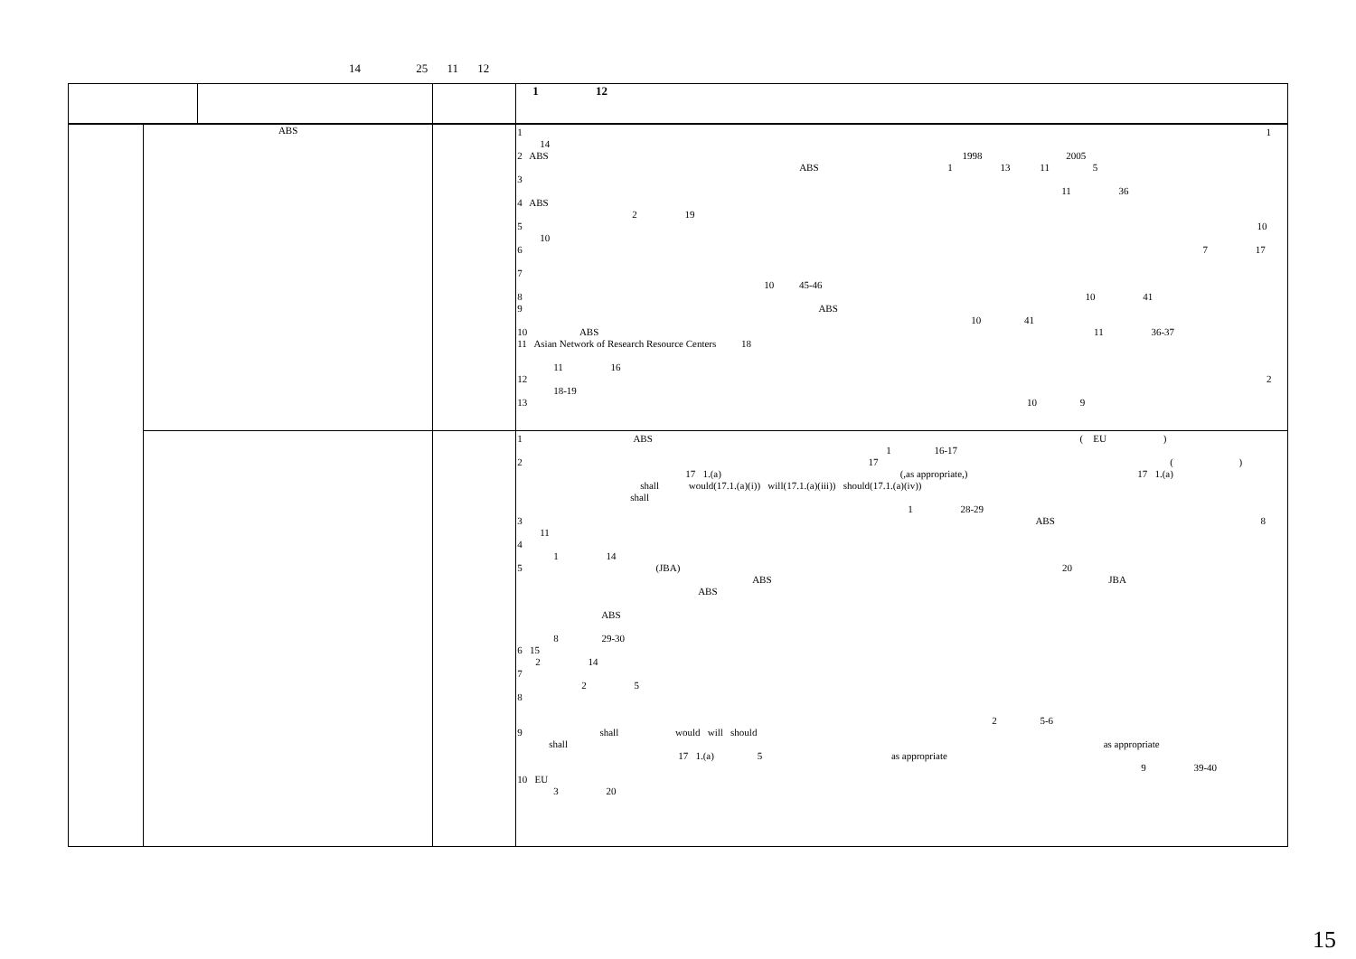14 25 11 12
| | | | | 1 12 |
| --- | --- | --- | --- | --- |
| | ABS | | | 1 1 14 2 ABS 1998 2005 ABS 1 13 11 5 3 11 36 4 ABS 2 19 5 10 10 6 7 17 7 10 45-46 8 10 41 9 ABS 10 41 10 ABS 11 36-37 11 Asian Network of Research Resource Centers 18 11 16 12 2 18-19 13 10 9 |
| | | | | 1 ABS ( EU ) 1 16-17 2 17 ( ) 17 1.(a) (,as appropriate,) 17 1.(a) shall would(17.1.(a)(i)) will(17.1.(a)(iii)) should(17.1.(a)(iv)) shall 1 28-29 3 ABS 8 11 4 1 14 5 (JBA) 20 ABS JBA ABS ABS 8 29-30 6 15 2 14 7 2 5 8 2 5-6 9 shall would will should shall as appropriate 17 1.(a) 5 as appropriate 9 39-40 10 EU 3 20 |
15